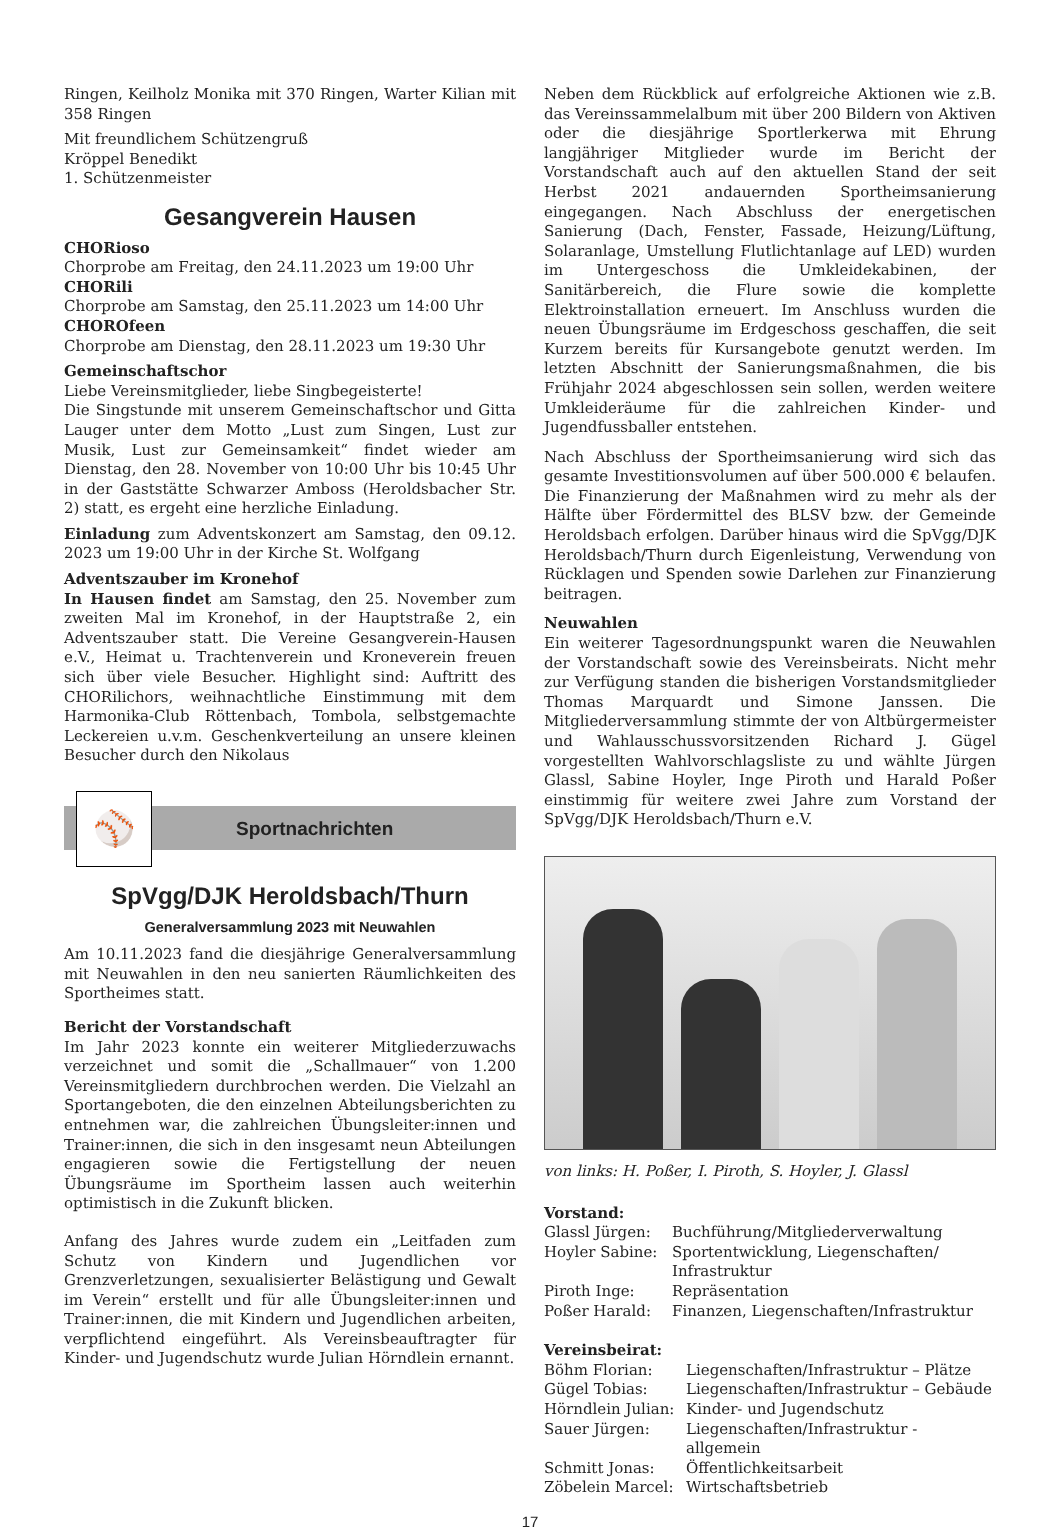Ringen, Keilholz Monika mit 370 Ringen, Warter Kilian mit 358 Ringen
Mit freundlichem Schützengruß
Kröppel Benedikt
1. Schützenmeister
Gesangverein Hausen
CHORioso
Chorprobe am Freitag, den 24.11.2023 um 19:00 Uhr
CHORili
Chorprobe am Samstag, den 25.11.2023 um 14:00 Uhr
CHOROfeen
Chorprobe am Dienstag, den 28.11.2023 um 19:30 Uhr
Gemeinschaftschor
Liebe Vereinsmitglieder, liebe Singbegeisterte!
Die Singstunde mit unserem Gemeinschaftschor und Gitta Lauger unter dem Motto „Lust zum Singen, Lust zur Musik, Lust zur Gemeinsamkeit“ findet wieder am Dienstag, den 28. November von 10:00 Uhr bis 10:45 Uhr in der Gaststätte Schwarzer Amboss (Heroldsbacher Str. 2) statt, es ergeht eine herzliche Einladung.
Einladung zum Adventskonzert am Samstag, den 09.12. 2023 um 19:00 Uhr in der Kirche St. Wolfgang
Adventszauber im Kronehof
In Hausen findet am Samstag, den 25. November zum zweiten Mal im Kronehof, in der Hauptstraße 2, ein Adventszauber statt. Die Vereine Gesangverein-Hausen e.V., Heimat u. Trachtenverein und Kroneverein freuen sich über viele Besucher. Highlight sind: Auftritt des CHORilichors, weihnachtliche Einstimmung mit dem Harmonika-Club Röttenbach, Tombola, selbstgemachte Leckereien u.v.m. Geschenkverteilung an unsere kleinen Besucher durch den Nikolaus
⚾
Sportnachrichten
SpVgg/DJK Heroldsbach/Thurn
Generalversammlung 2023 mit Neuwahlen
Am 10.11.2023 fand die diesjährige Generalversammlung mit Neuwahlen in den neu sanierten Räumlichkeiten des Sportheimes statt.
Bericht der Vorstandschaft
Im Jahr 2023 konnte ein weiterer Mitgliederzuwachs verzeichnet und somit die „Schallmauer“ von 1.200 Vereinsmitgliedern durchbrochen werden. Die Vielzahl an Sportangeboten, die den einzelnen Abteilungsberichten zu entnehmen war, die zahlreichen Übungsleiter:innen und Trainer:innen, die sich in den insgesamt neun Abteilungen engagieren sowie die Fertigstellung der neuen Übungsräume im Sportheim lassen auch weiterhin optimistisch in die Zukunft blicken.
Anfang des Jahres wurde zudem ein „Leitfaden zum Schutz von Kindern und Jugendlichen vor Grenzverletzungen, sexualisierter Belästigung und Gewalt im Verein“ erstellt und für alle Übungsleiter:innen und Trainer:innen, die mit Kindern und Jugendlichen arbeiten, verpflichtend eingeführt. Als Vereinsbeauftragter für Kinder- und Jugendschutz wurde Julian Hörndlein ernannt.
Neben dem Rückblick auf erfolgreiche Aktionen wie z.B. das Vereinssammelalbum mit über 200 Bildern von Aktiven oder die diesjährige Sportlerkerwa mit Ehrung langjähriger Mitglieder wurde im Bericht der Vorstandschaft auch auf den aktuellen Stand der seit Herbst 2021 andauernden Sportheimsanierung eingegangen. Nach Abschluss der energetischen Sanierung (Dach, Fenster, Fassade, Heizung/Lüftung, Solaranlage, Umstellung Flutlichtanlage auf LED) wurden im Untergeschoss die Umkleidekabinen, der Sanitärbereich, die Flure sowie die komplette Elektroinstallation erneuert. Im Anschluss wurden die neuen Übungsräume im Erdgeschoss geschaffen, die seit Kurzem bereits für Kursangebote genutzt werden. Im letzten Abschnitt der Sanierungsmaßnahmen, die bis Frühjahr 2024 abgeschlossen sein sollen, werden weitere Umkleideräume für die zahlreichen Kinder- und Jugendfussballer entstehen.
Nach Abschluss der Sportheimsanierung wird sich das gesamte Investitionsvolumen auf über 500.000 € belaufen. Die Finanzierung der Maßnahmen wird zu mehr als der Hälfte über Fördermittel des BLSV bzw. der Gemeinde Heroldsbach erfolgen. Darüber hinaus wird die SpVgg/DJK Heroldsbach/Thurn durch Eigenleistung, Verwendung von Rücklagen und Spenden sowie Darlehen zur Finanzierung beitragen.
Neuwahlen
Ein weiterer Tagesordnungspunkt waren die Neuwahlen der Vorstandschaft sowie des Vereinsbeirats. Nicht mehr zur Verfügung standen die bisherigen Vorstandsmitglieder Thomas Marquardt und Simone Janssen. Die Mitgliederversammlung stimmte der von Altbürgermeister und Wahlausschussvorsitzenden Richard J. Gügel vorgestellten Wahlvorschlagsliste zu und wählte Jürgen Glassl, Sabine Hoyler, Inge Piroth und Harald Poßer einstimmig für weitere zwei Jahre zum Vorstand der SpVgg/DJK Heroldsbach/Thurn e.V.
von links: H. Poßer, I. Piroth, S. Hoyler, J. Glassl
Vorstand:
| Glassl Jürgen: | Buchführung/Mitgliederverwaltung |
| Hoyler Sabine: | Sportentwicklung, Liegenschaften/ Infrastruktur |
| Piroth Inge: | Repräsentation |
| Poßer Harald: | Finanzen, Liegenschaften/Infrastruktur |
Vereinsbeirat:
| Böhm Florian: | Liegenschaften/Infrastruktur – Plätze |
| Gügel Tobias: | Liegenschaften/Infrastruktur – Gebäude |
| Hörndlein Julian: | Kinder- und Jugendschutz |
| Sauer Jürgen: | Liegenschaften/Infrastruktur - allgemein |
| Schmitt Jonas: | Öffentlichkeitsarbeit |
| Zöbelein Marcel: | Wirtschaftsbetrieb |
17